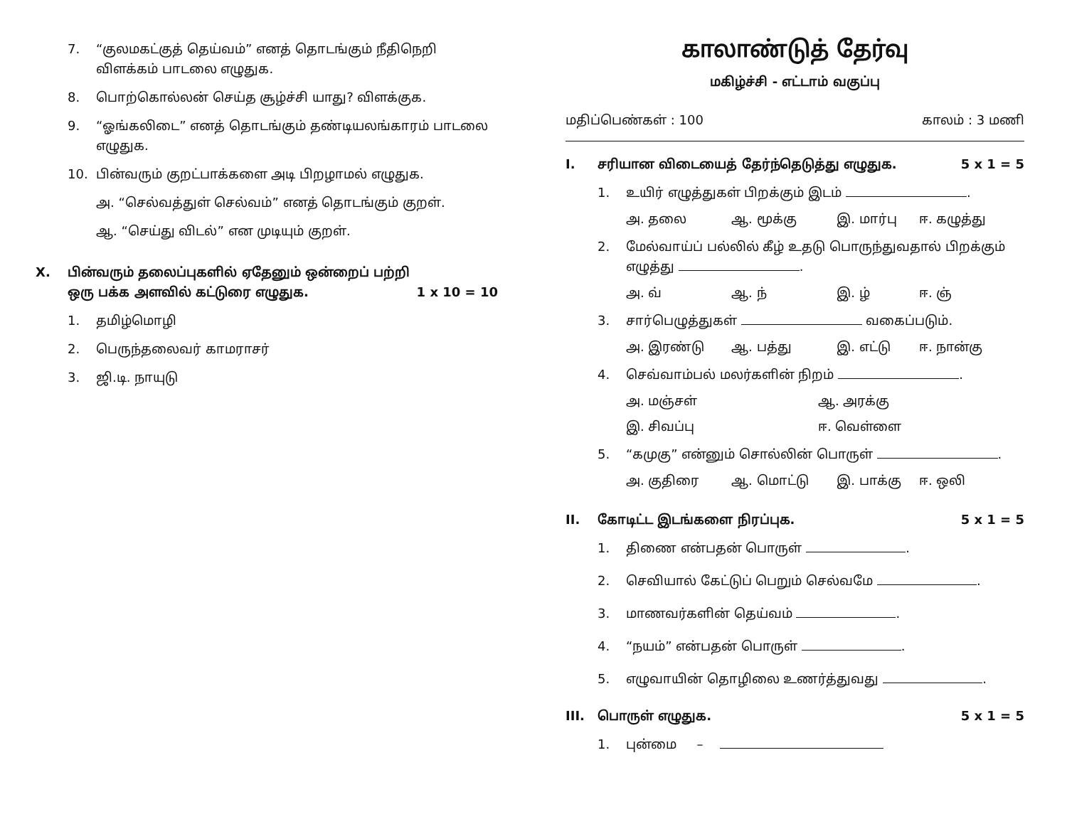7. “குலமகட்குத் தெய்வம்” எனத் தொடங்கும் நீதிநெறி விளக்கம் பாடலை எழுதுக.
8. பொற்கொல்லன் செய்த சூழ்ச்சி யாது? விளக்குக.
9. “ஓங்கலிடை” எனத் தொடங்கும் தண்டியலங்காரம் பாடலை எழுதுக.
10. பின்வரும் குறட்பாக்களை அடி பிறழாமல் எழுதுக.
அ. “செல்வத்துள் செல்வம்” எனத் தொடங்கும் குறள்.
ஆ. “செய்து விடல்” என முடியும் குறள்.
X. பின்வரும் தலைப்புகளில் ஏதேனும் ஒன்றைப் பற்றி ஒரு பக்க அளவில் கட்டுரை எழுதுக. 1 x 10 = 10
1. தமிழ்மொழி
2. பெருந்தலைவர் காமராசர்
3. ஜி.டி. நாயுடு
காலாண்டுத் தேர்வு
மகிழ்ச்சி - எட்டாம் வகுப்பு
மதிப்பெண்கள் : 100 காலம் : 3 மணி
I. சரியான விடையைத் தேர்ந்தெடுத்து எழுதுக. 5 x 1 = 5
1. உயிர் எழுத்துகள் பிறக்கும் இடம் .
அ. தலை ஆ. மூக்கு இ. மார்பு ஈ. கழுத்து
2. மேல்வாய்ப் பல்லில் கீழ் உதடு பொருந்துவதால் பிறக்கும் எழுத்து .
அ. வ் ஆ. ந் இ. ழ் ஈ. ஞ்
3. சார்பெழுத்துகள் வகைப்படும்.
அ. இரண்டு ஆ. பத்து இ. எட்டு ஈ. நான்கு
4. செவ்வாம்பல் மலர்களின் நிறம் .
அ. மஞ்சள் ஆ. அரக்கு இ. சிவப்பு ஈ. வெள்ளை
5. “கமுகு” என்னும் சொல்லின் பொருள் .
அ. குதிரை ஆ. மொட்டு இ. பாக்கு ஈ. ஒலி
II. கோடிட்ட இடங்களை நிரப்புக. 5 x 1 = 5
1. திணை என்பதன் பொருள் .
2. செவியால் கேட்டுப் பெறும் செல்வமே .
3. மாணவர்களின் தெய்வம் .
4. “நயம்” என்பதன் பொருள் .
5. எழுவாயின் தொழிலை உணர்த்துவது .
III. பொருள் எழுதுக. 5 x 1 = 5
1. புன்மை –